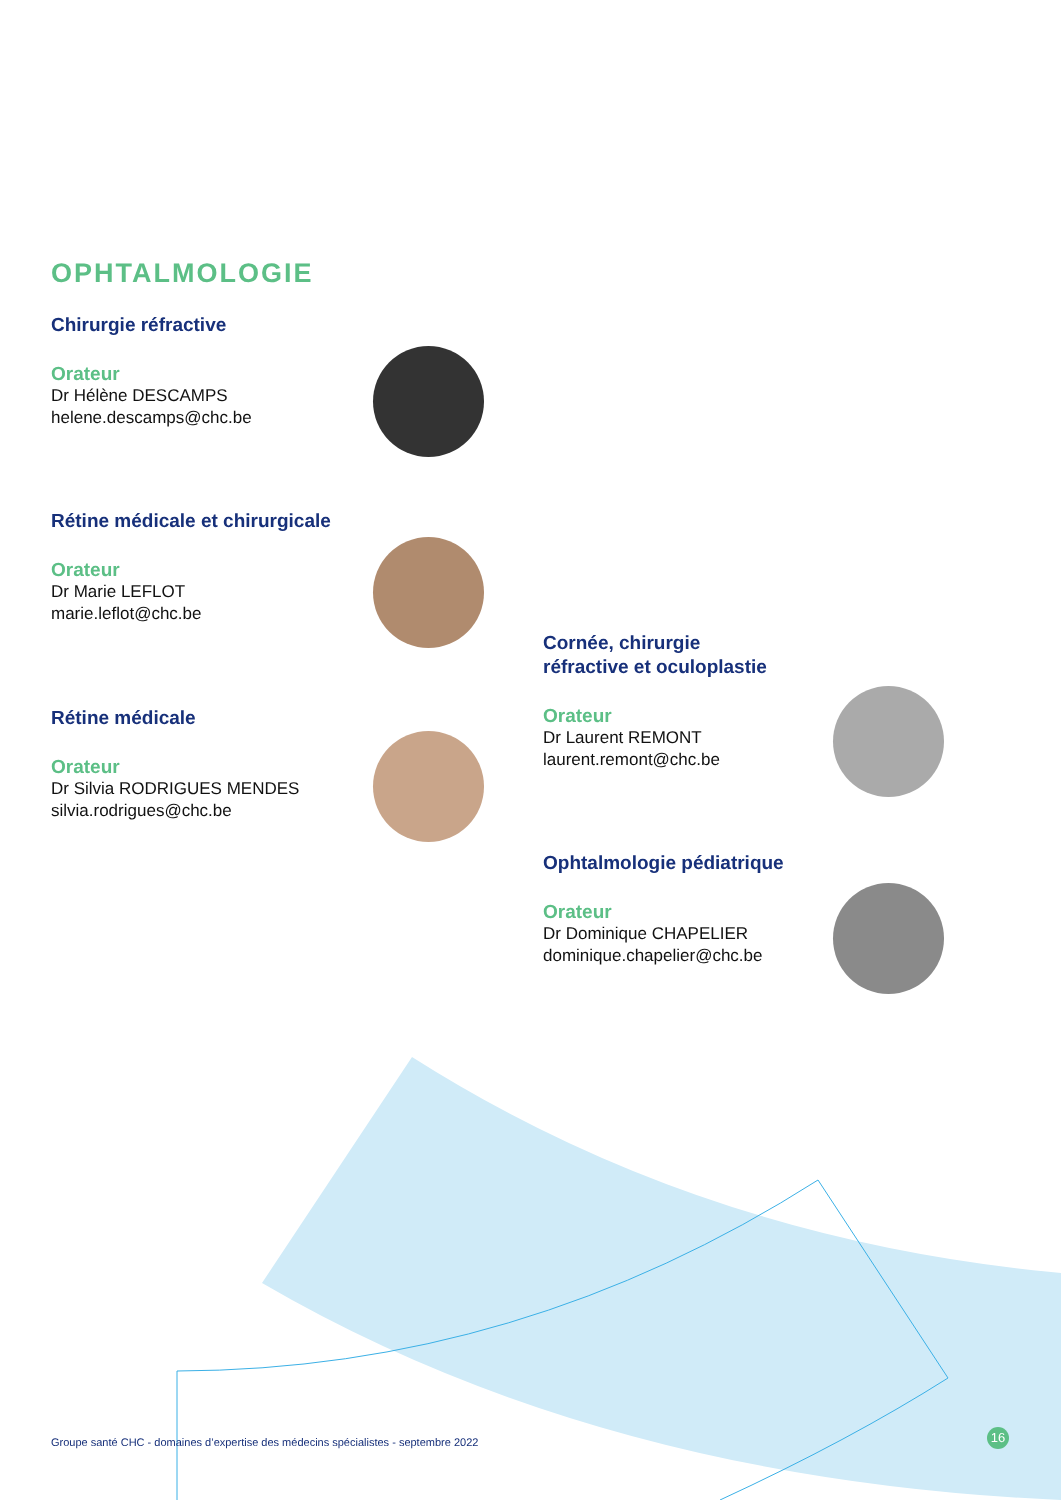OPHTALMOLOGIE
Chirurgie réfractive
Orateur
Dr Hélène DESCAMPS
helene.descamps@chc.be
Rétine médicale et chirurgicale
Orateur
Dr Marie LEFLOT
marie.leflot@chc.be
Rétine médicale
Orateur
Dr Silvia RODRIGUES MENDES
silvia.rodrigues@chc.be
Cornée, chirurgie
réfractive et oculoplastie
Orateur
Dr Laurent REMONT
laurent.remont@chc.be
Ophtalmologie pédiatrique
Orateur
Dr Dominique CHAPELIER
dominique.chapelier@chc.be
Groupe santé CHC - domaines d’expertise des médecins spécialistes - septembre 2022
16